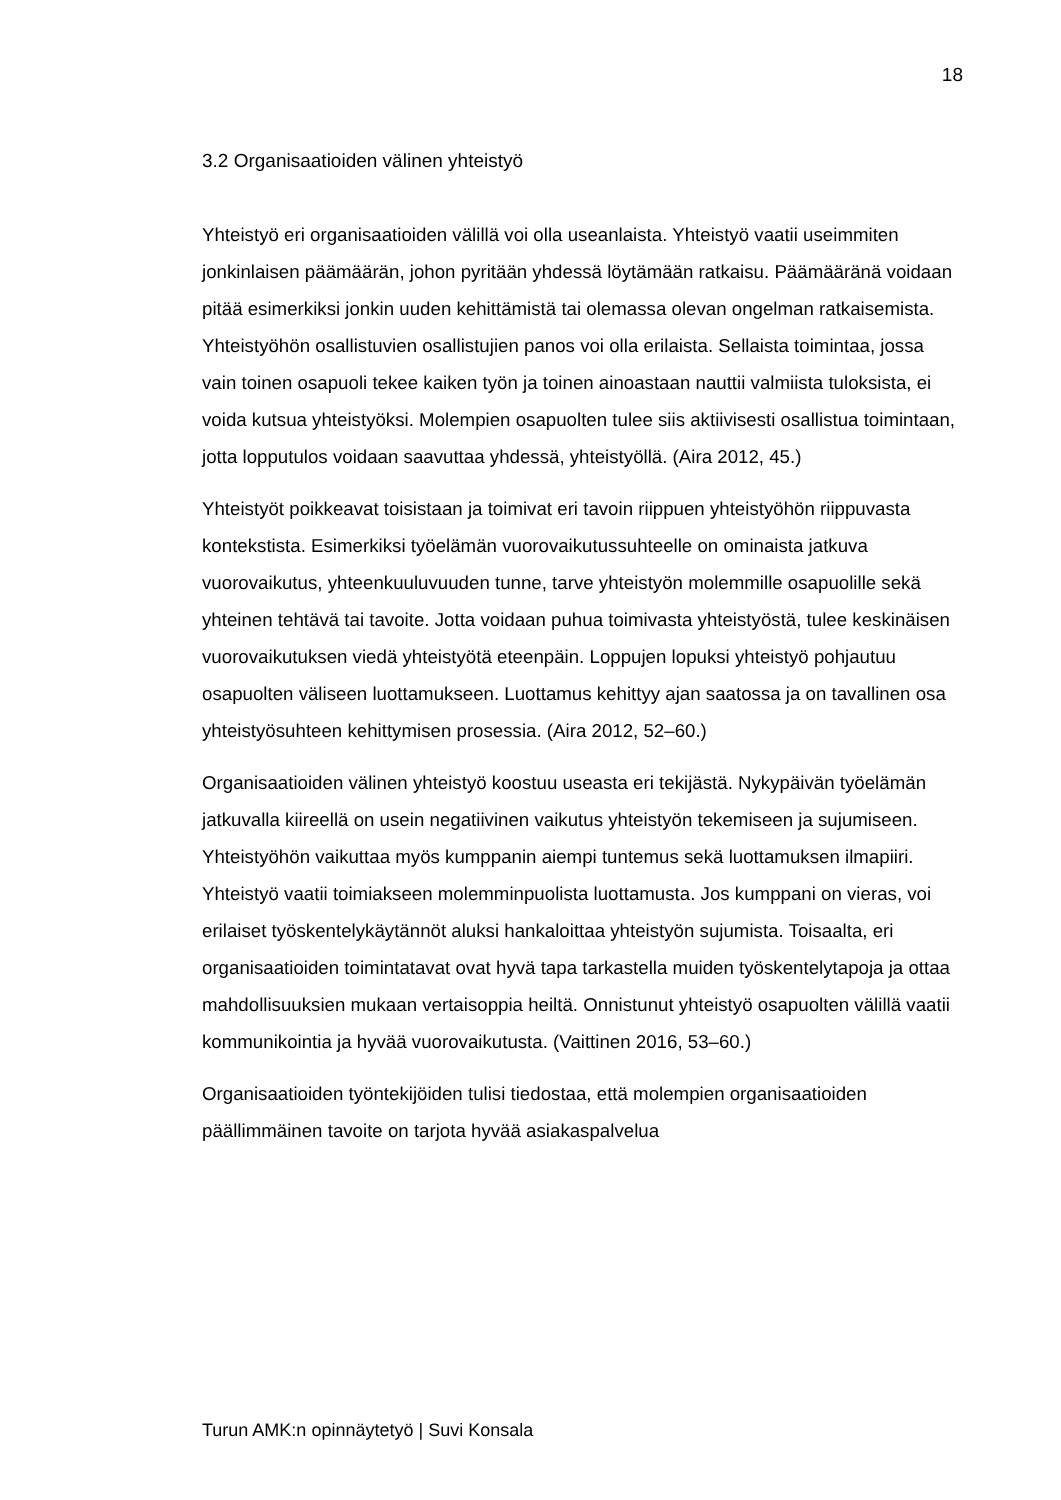18
3.2 Organisaatioiden välinen yhteistyö
Yhteistyö eri organisaatioiden välillä voi olla useanlaista. Yhteistyö vaatii useimmiten jonkinlaisen päämäärän, johon pyritään yhdessä löytämään ratkaisu. Päämääränä voidaan pitää esimerkiksi jonkin uuden kehittämistä tai olemassa olevan ongelman ratkaisemista. Yhteistyöhön osallistuvien osallistujien panos voi olla erilaista. Sellaista toimintaa, jossa vain toinen osapuoli tekee kaiken työn ja toinen ainoastaan nauttii valmiista tuloksista, ei voida kutsua yhteistyöksi. Molempien osapuolten tulee siis aktiivisesti osallistua toimintaan, jotta lopputulos voidaan saavuttaa yhdessä, yhteistyöllä. (Aira 2012, 45.)
Yhteistyöt poikkeavat toisistaan ja toimivat eri tavoin riippuen yhteistyöhön riippuvasta kontekstista. Esimerkiksi työelämän vuorovaikutussuhteelle on ominaista jatkuva vuorovaikutus, yhteenkuuluvuuden tunne, tarve yhteistyön molemmille osapuolille sekä yhteinen tehtävä tai tavoite. Jotta voidaan puhua toimivasta yhteistyöstä, tulee keskinäisen vuorovaikutuksen viedä yhteistyötä eteenpäin. Loppujen lopuksi yhteistyö pohjautuu osapuolten väliseen luottamukseen. Luottamus kehittyy ajan saatossa ja on tavallinen osa yhteistyösuhteen kehittymisen prosessia. (Aira 2012, 52–60.)
Organisaatioiden välinen yhteistyö koostuu useasta eri tekijästä. Nykypäivän työelämän jatkuvalla kiireellä on usein negatiivinen vaikutus yhteistyön tekemiseen ja sujumiseen. Yhteistyöhön vaikuttaa myös kumppanin aiempi tuntemus sekä luottamuksen ilmapiiri. Yhteistyö vaatii toimiakseen molemminpuolista luottamusta. Jos kumppani on vieras, voi erilaiset työskentelykäytännöt aluksi hankaloittaa yhteistyön sujumista. Toisaalta, eri organisaatioiden toimintatavat ovat hyvä tapa tarkastella muiden työskentelytapoja ja ottaa mahdollisuuksien mukaan vertaisoppia heiltä. Onnistunut yhteistyö osapuolten välillä vaatii kommunikointia ja hyvää vuorovaikutusta. (Vaittinen 2016, 53–60.)
Organisaatioiden työntekijöiden tulisi tiedostaa, että molempien organisaatioiden päällimmäinen tavoite on tarjota hyvää asiakaspalvelua
Turun AMK:n opinnäytetyö | Suvi Konsala